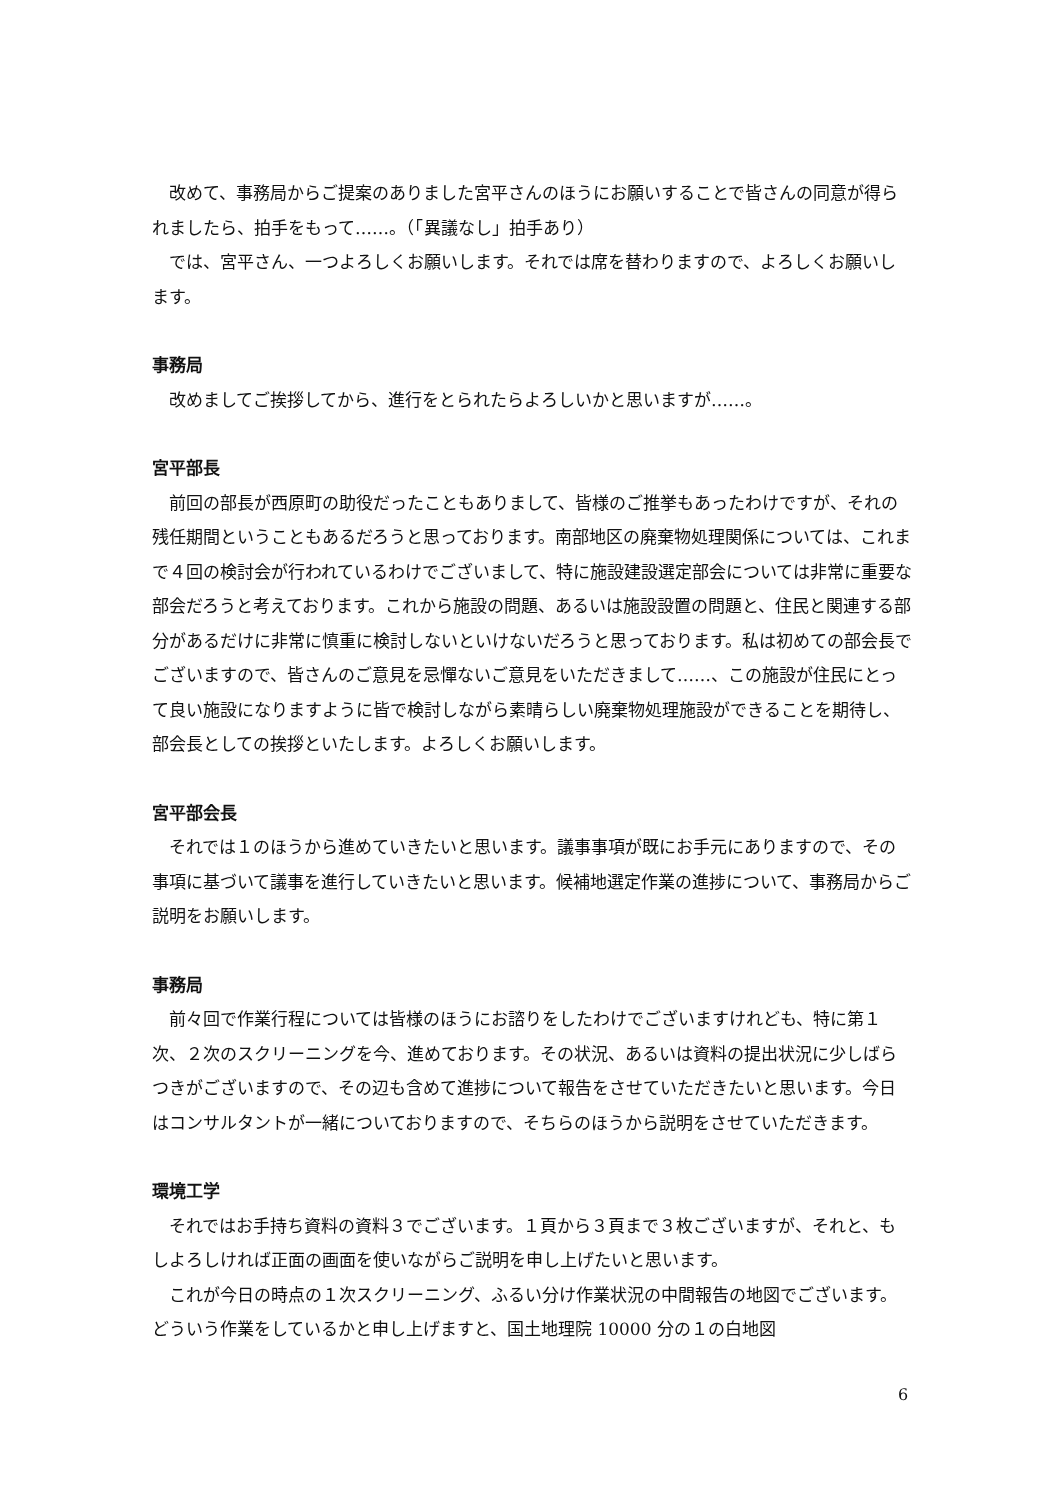改めて、事務局からご提案のありました宮平さんのほうにお願いすることで皆さんの同意が得られましたら、拍手をもって……。（「異議なし」拍手あり）
では、宮平さん、一つよろしくお願いします。それでは席を替わりますので、よろしくお願いします。
事務局
改めましてご挨拶してから、進行をとられたらよろしいかと思いますが……。
宮平部長
前回の部長が西原町の助役だったこともありまして、皆様のご推挙もあったわけですが、それの残任期間ということもあるだろうと思っております。南部地区の廃棄物処理関係については、これまで４回の検討会が行われているわけでございまして、特に施設建設選定部会については非常に重要な部会だろうと考えております。これから施設の問題、あるいは施設設置の問題と、住民と関連する部分があるだけに非常に慎重に検討しないといけないだろうと思っております。私は初めての部会長でございますので、皆さんのご意見を忌憚ないご意見をいただきまして……、この施設が住民にとって良い施設になりますように皆で検討しながら素晴らしい廃棄物処理施設ができることを期待し、部会長としての挨拶といたします。よろしくお願いします。
宮平部会長
それでは１のほうから進めていきたいと思います。議事事項が既にお手元にありますので、その事項に基づいて議事を進行していきたいと思います。候補地選定作業の進捗について、事務局からご説明をお願いします。
事務局
前々回で作業行程については皆様のほうにお諮りをしたわけでございますけれども、特に第１次、２次のスクリーニングを今、進めております。その状況、あるいは資料の提出状況に少しばらつきがございますので、その辺も含めて進捗について報告をさせていただきたいと思います。今日はコンサルタントが一緒についておりますので、そちらのほうから説明をさせていただきます。
環境工学
それではお手持ち資料の資料３でございます。１頁から３頁まで３枚ございますが、それと、もしよろしければ正面の画面を使いながらご説明を申し上げたいと思います。
これが今日の時点の１次スクリーニング、ふるい分け作業状況の中間報告の地図でございます。どういう作業をしているかと申し上げますと、国土地理院 10000 分の１の白地図
6